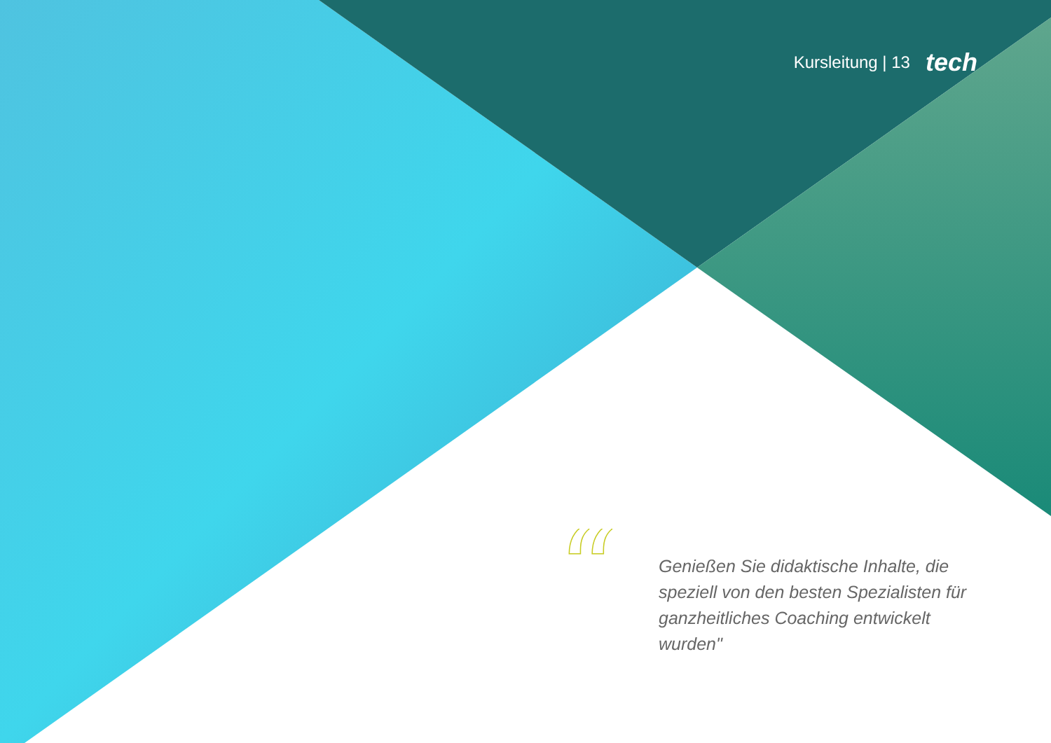Kursleitung | 13 tech
“
Genießen Sie didaktische Inhalte, die speziell von den besten Spezialisten für ganzheitliches Coaching entwickelt wurden"